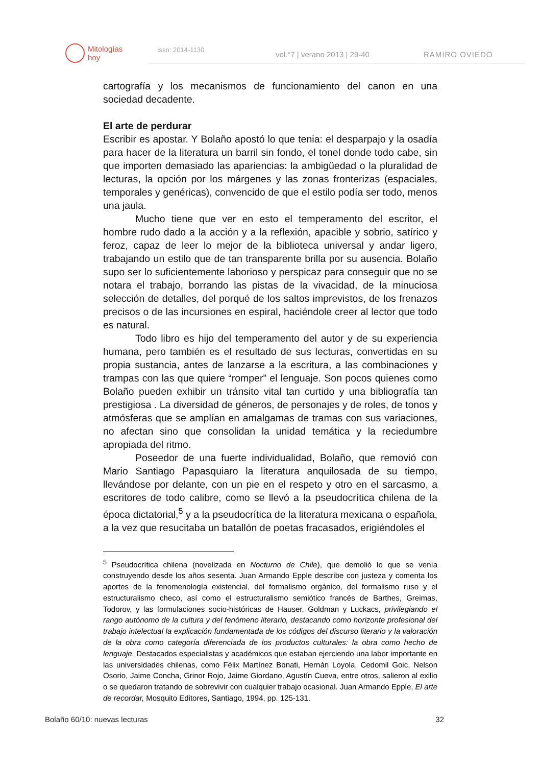Mitologías
hoy
Issn: 2014-1130
vol.°7 | verano 2013 | 29-40
RAMIRO OVIEDO
cartografía y los mecanismos de funcionamiento del canon en una sociedad decadente.
El arte de perdurar
Escribir es apostar. Y Bolaño apostó lo que tenia: el desparpajo y la osadía para hacer de la literatura un barril sin fondo, el tonel donde todo cabe, sin que importen demasiado las apariencias: la ambigüedad o la pluralidad de lecturas, la opción por los márgenes y las zonas fronterizas (espaciales, temporales y genéricas), convencido de que el estilo podía ser todo, menos una jaula.
Mucho tiene que ver en esto el temperamento del escritor, el hombre rudo dado a la acción y a la reflexión, apacible y sobrio, satírico y feroz, capaz de leer lo mejor de la biblioteca universal y andar ligero, trabajando un estilo que de tan transparente brilla por su ausencia. Bolaño supo ser lo suficientemente laborioso y perspicaz para conseguir que no se notara el trabajo, borrando las pistas de la vivacidad, de la minuciosa selección de detalles, del porqué de los saltos imprevistos, de los frenazos precisos o de las incursiones en espiral, haciéndole creer al lector que todo es natural.
Todo libro es hijo del temperamento del autor y de su experiencia humana, pero también es el resultado de sus lecturas, convertidas en su propia sustancia, antes de lanzarse a la escritura, a las combinaciones y trampas con las que quiere “romper” el lenguaje. Son pocos quienes como Bolaño pueden exhibir un tránsito vital tan curtido y una bibliografía tan prestigiosa . La diversidad de géneros, de personajes y de roles, de tonos y atmósferas que se amplían en amalgamas de tramas con sus variaciones, no afectan sino que consolidan la unidad temática y la reciedumbre apropiada del ritmo.
Poseedor de una fuerte individualidad, Bolaño, que removió con Mario Santiago Papasquiaro la literatura anquilosada de su tiempo, llevándose por delante, con un pie en el respeto y otro en el sarcasmo, a escritores de todo calibre, como se llevó a la pseudocrítica chilena de la época dictatorial,<sup>5</sup> y a la pseudocrítica de la literatura mexicana o española, a la vez que resucitaba un batallón de poetas fracasados, erigiéndoles el
<sup>5</sup> Pseudocrítica chilena (novelizada en Nocturno de Chile), que demolió lo que se venía construyendo desde los años sesenta. Juan Armando Epple describe con justeza y comenta los aportes de la fenomenología existencial, del formalismo orgánico, del formalismo ruso y el estructuralismo checo, así como el estructuralismo semiótico francés de Barthes, Greimas, Todorov, y las formulaciones socio-históricas de Hauser, Goldman y Luckacs, privilegiando el rango autónomo de la cultura y del fenómeno literario, destacando como horizonte profesional del trabajo intelectual la explicación fundamentada de los códigos del discurso literario y la valoración de la obra como categoría diferenciada de los productos culturales: la obra como hecho de lenguaje. Destacados especialistas y académicos que estaban ejerciendo una labor importante en las universidades chilenas, como Félix Martínez Bonati, Hernán Loyola, Cedomil Goic, Nelson Osorio, Jaime Concha, Grinor Rojo, Jaime Giordano, Agustín Cueva, entre otros, salieron al exilio o se quedaron tratando de sobrevivir con cualquier trabajo ocasional. Juan Armando Epple, El arte de recordar, Mosquito Editores, Santiago, 1994, pp. 125-131.
Bolaño 60/10: nuevas lecturas 32